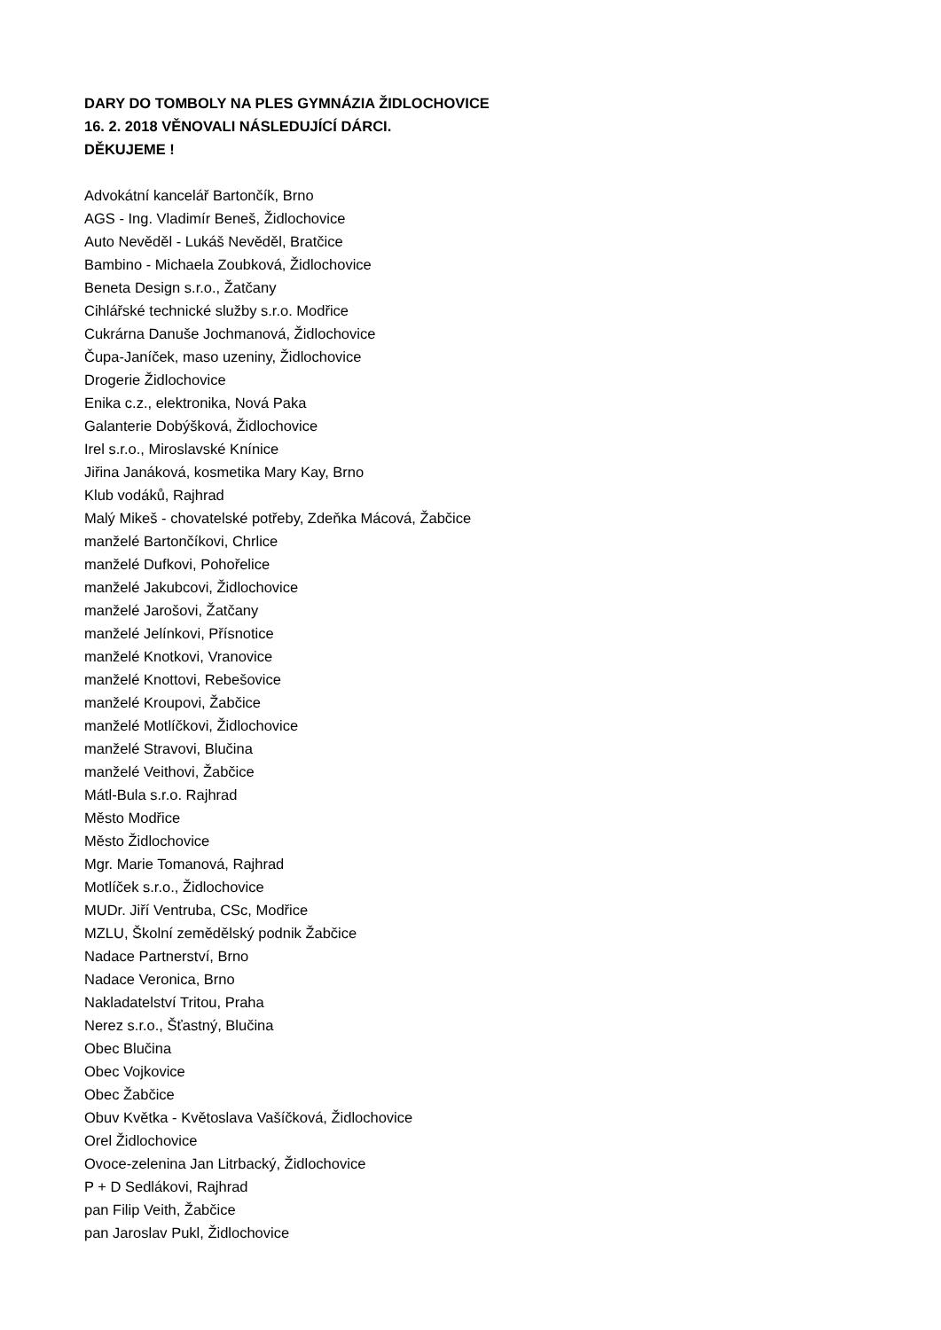DARY DO TOMBOLY NA PLES GYMNÁZIA ŽIDLOCHOVICE
16. 2. 2018 VĚNOVALI NÁSLEDUJÍCÍ DÁRCI.
DĚKUJEME !
Advokátní kancelář Bartončík, Brno
AGS - Ing. Vladimír Beneš, Židlochovice
Auto Nevěděl - Lukáš Nevěděl, Bratčice
Bambino - Michaela Zoubková, Židlochovice
Beneta Design s.r.o., Žatčany
Cihlářské technické služby s.r.o. Modřice
Cukrárna Danuše Jochmanová, Židlochovice
Čupa-Janíček, maso uzeniny, Židlochovice
Drogerie Židlochovice
Enika c.z., elektronika, Nová Paka
Galanterie Dobýšková, Židlochovice
Irel s.r.o., Miroslavské Knínice
Jiřina Janáková, kosmetika Mary Kay, Brno
Klub vodáků, Rajhrad
Malý Mikeš - chovatelské potřeby, Zdeňka Mácová, Žabčice
manželé Bartončíkovi, Chrlice
manželé Dufkovi, Pohořelice
manželé Jakubcovi, Židlochovice
manželé Jarošovi, Žatčany
manželé Jelínkovi, Přísnotice
manželé Knotkovi, Vranovice
manželé Knottovi, Rebešovice
manželé Kroupovi, Žabčice
manželé Motlíčkovi, Židlochovice
manželé Stravovi, Blučina
manželé Veithovi, Žabčice
Mátl-Bula s.r.o. Rajhrad
Město Modřice
Město Židlochovice
Mgr. Marie Tomanová, Rajhrad
Motlíček s.r.o., Židlochovice
MUDr. Jiří Ventruba, CSc, Modřice
MZLU, Školní zemědělský podnik Žabčice
Nadace Partnerství, Brno
Nadace Veronica, Brno
Nakladatelství Tritou, Praha
Nerez s.r.o., Šťastný, Blučina
Obec Blučina
Obec Vojkovice
Obec Žabčice
Obuv Květka - Květoslava Vašíčková, Židlochovice
Orel Židlochovice
Ovoce-zelenina Jan Litrbacký, Židlochovice
P + D Sedlákovi, Rajhrad
pan Filip Veith, Žabčice
pan Jaroslav Pukl, Židlochovice